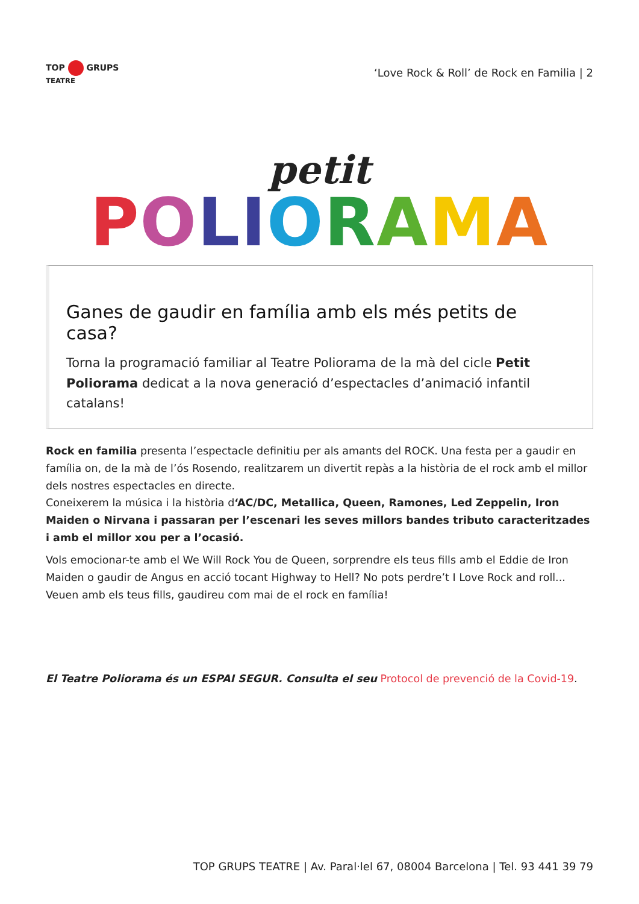TOP GRUPS
TEATRE
‘Love Rock & Roll’ de Rock en Familia | 2
petit
POLIORAMA
Ganes de gaudir en família amb els més petits de casa?
Torna la programació familiar al Teatre Poliorama de la mà del cicle Petit Poliorama dedicat a la nova generació d’espectacles d’animació infantil catalans!
Rock en familia presenta l’espectacle definitiu per als amants del ROCK. Una festa per a gaudir en família on, de la mà de l’ós Rosendo, realitzarem un divertit repàs a la història de el rock amb el millor dels nostres espectacles en directe.
Coneixerem la música i la història d‘AC/DC, Metallica, Queen, Ramones, Led Zeppelin, Iron Maiden o Nirvana i passaran per l’escenari les seves millors bandes tributo caracteritzades i amb el millor xou per a l’ocasió.
Vols emocionar-te amb el We Will Rock You de Queen, sorprendre els teus fills amb el Eddie de Iron Maiden o gaudir de Angus en acció tocant Highway to Hell? No pots perdre’t I Love Rock and roll... Veuen amb els teus fills, gaudireu com mai de el rock en família!
El Teatre Poliorama és un ESPAI SEGUR. Consulta el seu Protocol de prevenció de la Covid-19.
TOP GRUPS TEATRE | Av. Paral·lel 67, 08004 Barcelona | Tel. 93 441 39 79